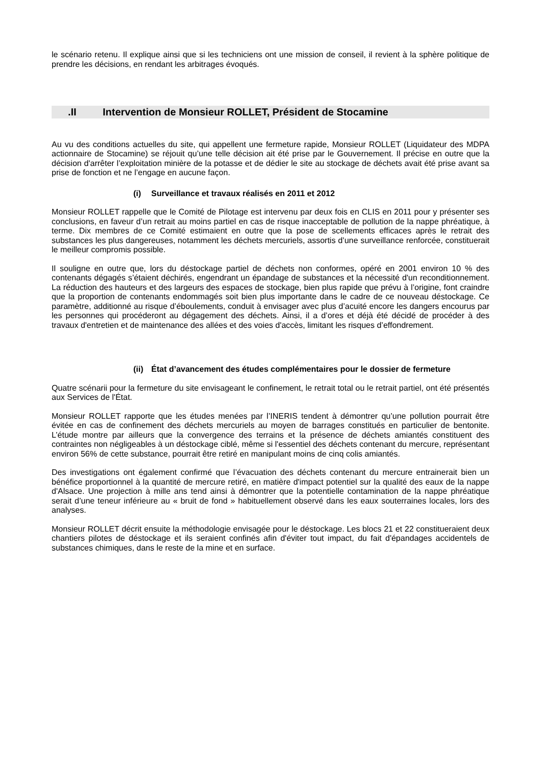le scénario retenu. Il explique ainsi que si les techniciens ont une mission de conseil, il revient à la sphère politique de prendre les décisions, en rendant les arbitrages évoqués.
.II Intervention de Monsieur ROLLET, Président de Stocamine
Au vu des conditions actuelles du site, qui appellent une fermeture rapide, Monsieur ROLLET (Liquidateur des MDPA actionnaire de Stocamine) se réjouit qu’une telle décision ait été prise par le Gouvernement. Il précise en outre que la décision d'arrêter l’exploitation minière de la potasse et de dédier le site au stockage de déchets avait été prise avant sa prise de fonction et ne l’engage en aucune façon.
(i) Surveillance et travaux réalisés en 2011 et 2012
Monsieur ROLLET rappelle que le Comité de Pilotage est intervenu par deux fois en CLIS en 2011 pour y présenter ses conclusions, en faveur d’un retrait au moins partiel en cas de risque inacceptable de pollution de la nappe phréatique, à terme. Dix membres de ce Comité estimaient en outre que la pose de scellements efficaces après le retrait des substances les plus dangereuses, notamment les déchets mercuriels, assortis d’une surveillance renforcée, constituerait le meilleur compromis possible.
Il souligne en outre que, lors du déstockage partiel de déchets non conformes, opéré en 2001 environ 10 % des contenants dégagés s’étaient déchirés, engendrant un épandage de substances et la nécessité d'un reconditionnement. La réduction des hauteurs et des largeurs des espaces de stockage, bien plus rapide que prévu à l’origine, font craindre que la proportion de contenants endommagés soit bien plus importante dans le cadre de ce nouveau déstockage. Ce paramètre, additionné au risque d’éboulements, conduit à envisager avec plus d’acuité encore les dangers encourus par les personnes qui procéderont au dégagement des déchets. Ainsi, il a d’ores et déjà été décidé de procéder à des travaux d'entretien et de maintenance des allées et des voies d'accès, limitant les risques d’effondrement.
(ii) État d’avancement des études complémentaires pour le dossier de fermeture
Quatre scénarii pour la fermeture du site envisageant le confinement, le retrait total ou le retrait partiel, ont été présentés aux Services de l'État.
Monsieur ROLLET rapporte que les études menées par l’INERIS tendent à démontrer qu’une pollution pourrait être évitée en cas de confinement des déchets mercuriels au moyen de barrages constitués en particulier de bentonite. L’étude montre par ailleurs que la convergence des terrains et la présence de déchets amiantés constituent des contraintes non négligeables à un déstockage ciblé, même si l'essentiel des déchets contenant du mercure, représentant environ 56% de cette substance, pourrait être retiré en manipulant moins de cinq colis amiantés.
Des investigations ont également confirmé que l’évacuation des déchets contenant du mercure entrainerait bien un bénéfice proportionnel à la quantité de mercure retiré, en matière d'impact potentiel sur la qualité des eaux de la nappe d'Alsace. Une projection à mille ans tend ainsi à démontrer que la potentielle contamination de la nappe phréatique serait d’une teneur inférieure au « bruit de fond » habituellement observé dans les eaux souterraines locales, lors des analyses.
Monsieur ROLLET décrit ensuite la méthodologie envisagée pour le déstockage. Les blocs 21 et 22 constitueraient deux chantiers pilotes de déstockage et ils seraient confinés afin d'éviter tout impact, du fait d'épandages accidentels de substances chimiques, dans le reste de la mine et en surface.